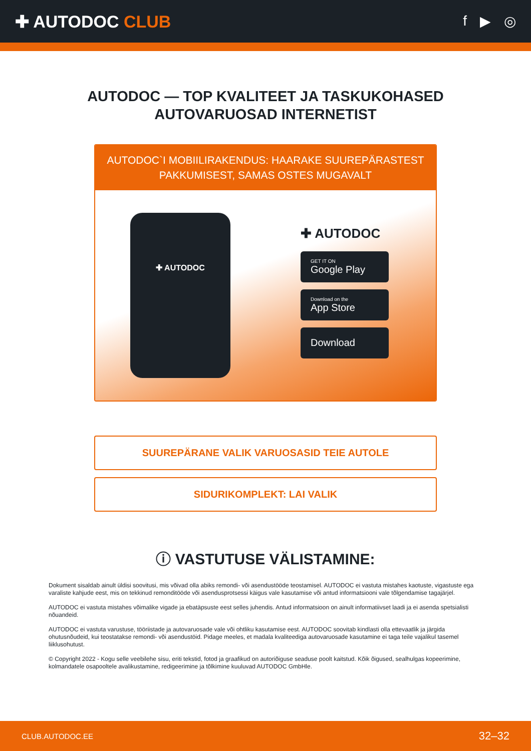✚ AUTODOC CLUB
f ▶ ◎
AUTODOC — TOP KVALITEET JA TASKUKOHASED
AUTOVARUOSAD INTERNETIST
AUTODOC`I MOBIILIRAKENDUS: HAARAKE SUUREPÄRASTEST PAKKUMISEST, SAMAS OSTES MUGAVALT
✚ AUTODOC
✚ AUTODOC
GET IT ON
Google Play
Download on the
App Store
Download
SUUREPÄRANE VALIK VARUOSASID TEIE AUTOLE
SIDURIKOMPLEKT: LAI VALIK
ⓘ VASTUTUSE VÄLISTAMINE:
Dokument sisaldab ainult üldisi soovitusi, mis võivad olla abiks remondi- või asendustööde teostamisel. AUTODOC ei vastuta mistahes kaotuste, vigastuste ega varaliste kahjude eest, mis on tekkinud remonditööde või asendusprotsessi käigus vale kasutamise või antud informatsiooni vale tõlgendamise tagajärjel.
AUTODOC ei vastuta mistahes võimalike vigade ja ebatäpsuste eest selles juhendis. Antud informatsioon on ainult informatiivset laadi ja ei asenda spetsialisti nõuandeid.
AUTODOC ei vastuta varustuse, tööriistade ja autovaruosade vale või ohtliku kasutamise eest. AUTODOC soovitab kindlasti olla ettevaatlik ja järgida ohutusnõudeid, kui teostatakse remondi- või asendustöid. Pidage meeles, et madala kvaliteediga autovaruosade kasutamine ei taga teile vajalikul tasemel liiklusohutust.
© Copyright 2022 - Kogu selle veebilehe sisu, eriti tekstid, fotod ja graafikud on autoriõiguse seaduse poolt kaitstud. Kõik õigused, sealhulgas kopeerimine, kolmandatele osapooltele avalikustamine, redigeerimine ja tõlkimine kuuluvad AUTODOC GmbHle.
CLUB.AUTODOC.EE 32–32